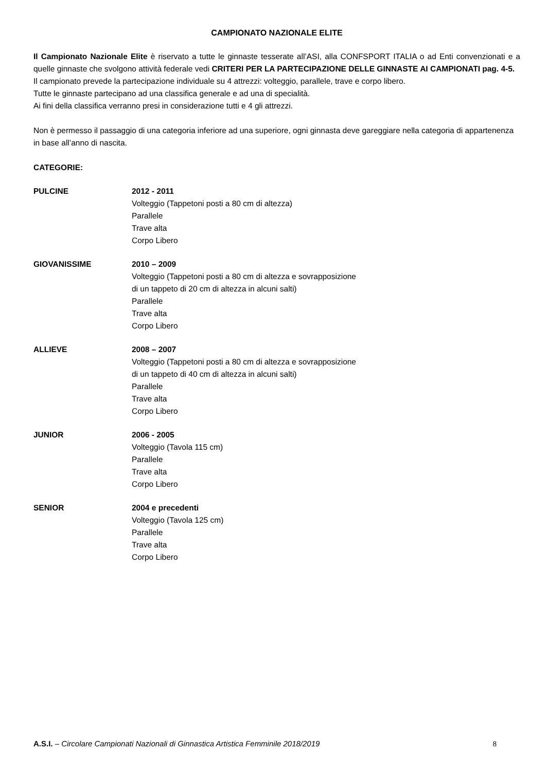CAMPIONATO NAZIONALE ELITE
Il Campionato Nazionale Elite è riservato a tutte le ginnaste tesserate all’ASI, alla CONFSPORT ITALIA o ad Enti convenzionati e a quelle ginnaste che svolgono attività federale vedi CRITERI PER LA PARTECIPAZIONE DELLE GINNASTE AI CAMPIONATI pag. 4-5.
Il campionato prevede la partecipazione individuale su 4 attrezzi: volteggio, parallele, trave e corpo libero.
Tutte le ginnaste partecipano ad una classifica generale e ad una di specialità.
Ai fini della classifica verranno presi in considerazione tutti e 4 gli attrezzi.
Non è permesso il passaggio di una categoria inferiore ad una superiore, ogni ginnasta deve gareggiare nella categoria di appartenenza in base all’anno di nascita.
CATEGORIE:
PULCINE 2012 - 2011
Volteggio (Tappetoni posti a 80 cm di altezza)
Parallele
Trave alta
Corpo Libero
GIOVANISSIME 2010 – 2009
Volteggio (Tappetoni posti a 80 cm di altezza e sovrapposizione
di un tappeto di 20 cm di altezza in alcuni salti)
Parallele
Trave alta
Corpo Libero
ALLIEVE 2008 – 2007
Volteggio (Tappetoni posti a 80 cm di altezza e sovrapposizione
di un tappeto di 40 cm di altezza in alcuni salti)
Parallele
Trave alta
Corpo Libero
JUNIOR 2006 - 2005
Volteggio (Tavola 115 cm)
Parallele
Trave alta
Corpo Libero
SENIOR 2004 e precedenti
Volteggio (Tavola 125 cm)
Parallele
Trave alta
Corpo Libero
A.S.I. – Circolare Campionati Nazionali di Ginnastica Artistica Femminile 2018/2019 8